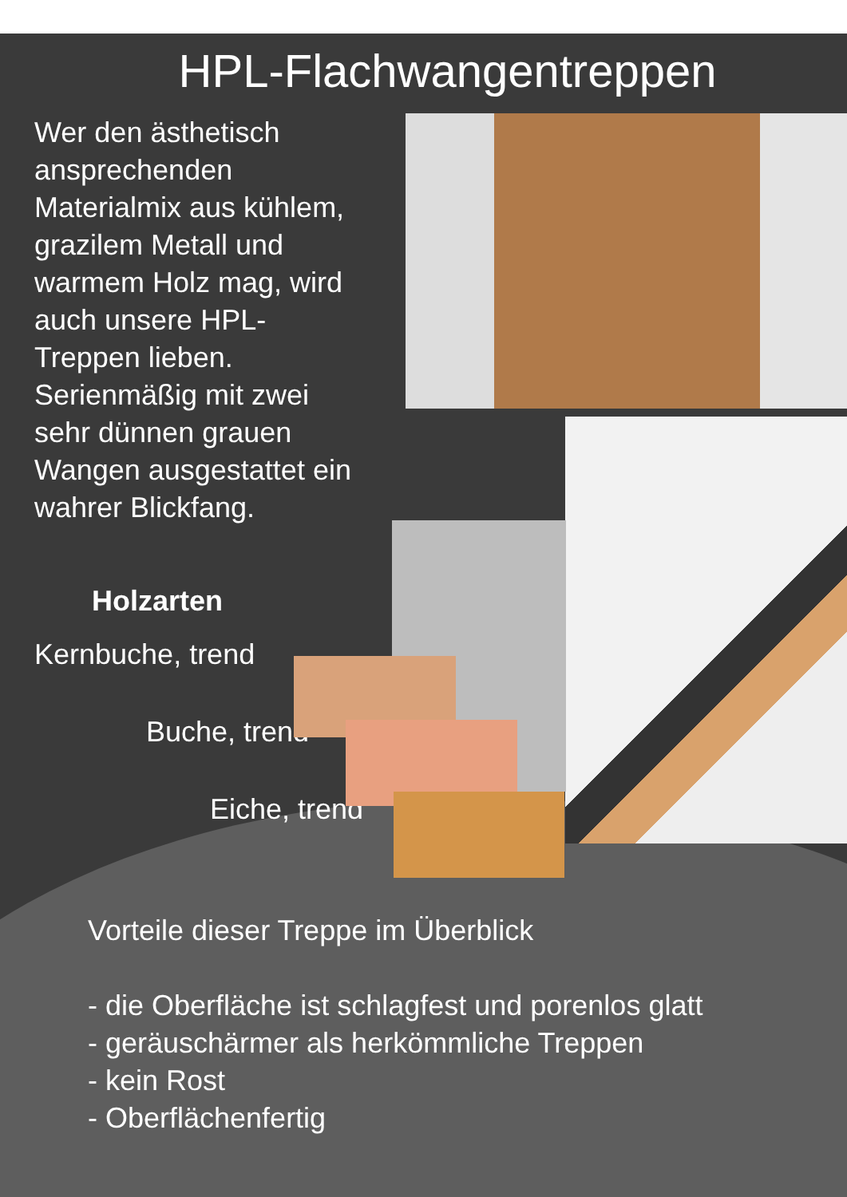HPL-Flachwangentreppen
Wer den ästhetisch ansprechenden Materialmix aus kühlem, grazilem Metall und warmem Holz mag, wird auch unsere HPL-Treppen lieben. Serienmäßig mit zwei sehr dünnen grauen Wangen ausgestattet ein wahrer Blickfang.
Holzarten
Kernbuche, trend
Buche, trend
Eiche, trend
Vorteile dieser Treppe im Überblick
- die Oberfläche ist schlagfest und porenlos glatt
- geräuschärmer als herkömmliche Treppen
- kein Rost
- Oberflächenfertig